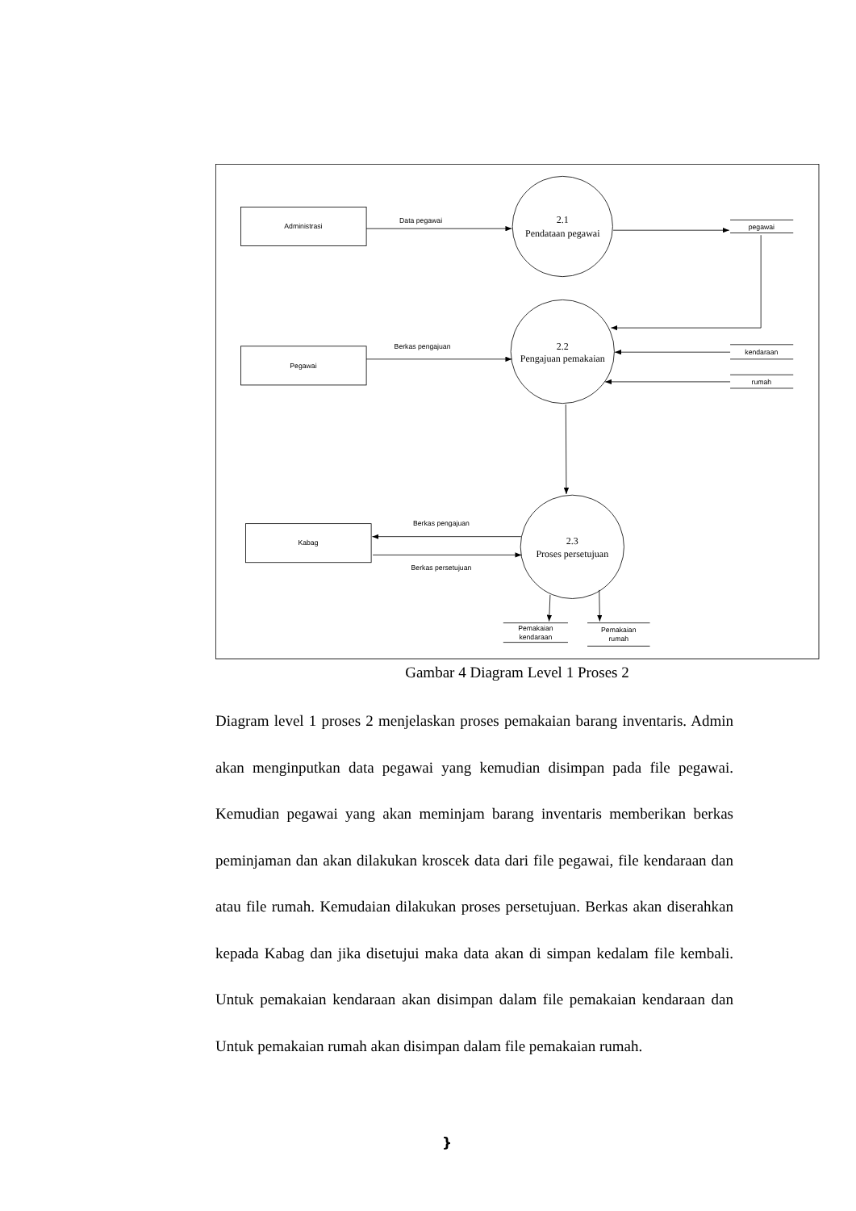Administrasi
Pegawai
Kabag
Data pegawai
Berkas pengajuan
Berkas pengajuan
Berkas persetujuan
pegawai
kendaraan
rumah
Pemakaian
kendaraan
Pemakaian
rumah
2.1
Pendataan pegawai
2.2
Pengajuan pemakaian
2.3
Proses persetujuan
Gambar 4 Diagram Level 1 Proses 2
Diagram level 1 proses 2 menjelaskan proses pemakaian barang inventaris. Admin akan menginputkan data pegawai yang kemudian disimpan pada file pegawai. Kemudian pegawai yang akan meminjam barang inventaris memberikan berkas peminjaman dan akan dilakukan kroscek data dari file pegawai, file kendaraan dan atau file rumah. Kemudaian dilakukan proses persetujuan. Berkas akan diserahkan kepada Kabag dan jika disetujui maka data akan di simpan kedalam file kembali. Untuk pemakaian kendaraan akan disimpan dalam file pemakaian kendaraan dan Untuk pemakaian rumah akan disimpan dalam file pemakaian rumah.
}